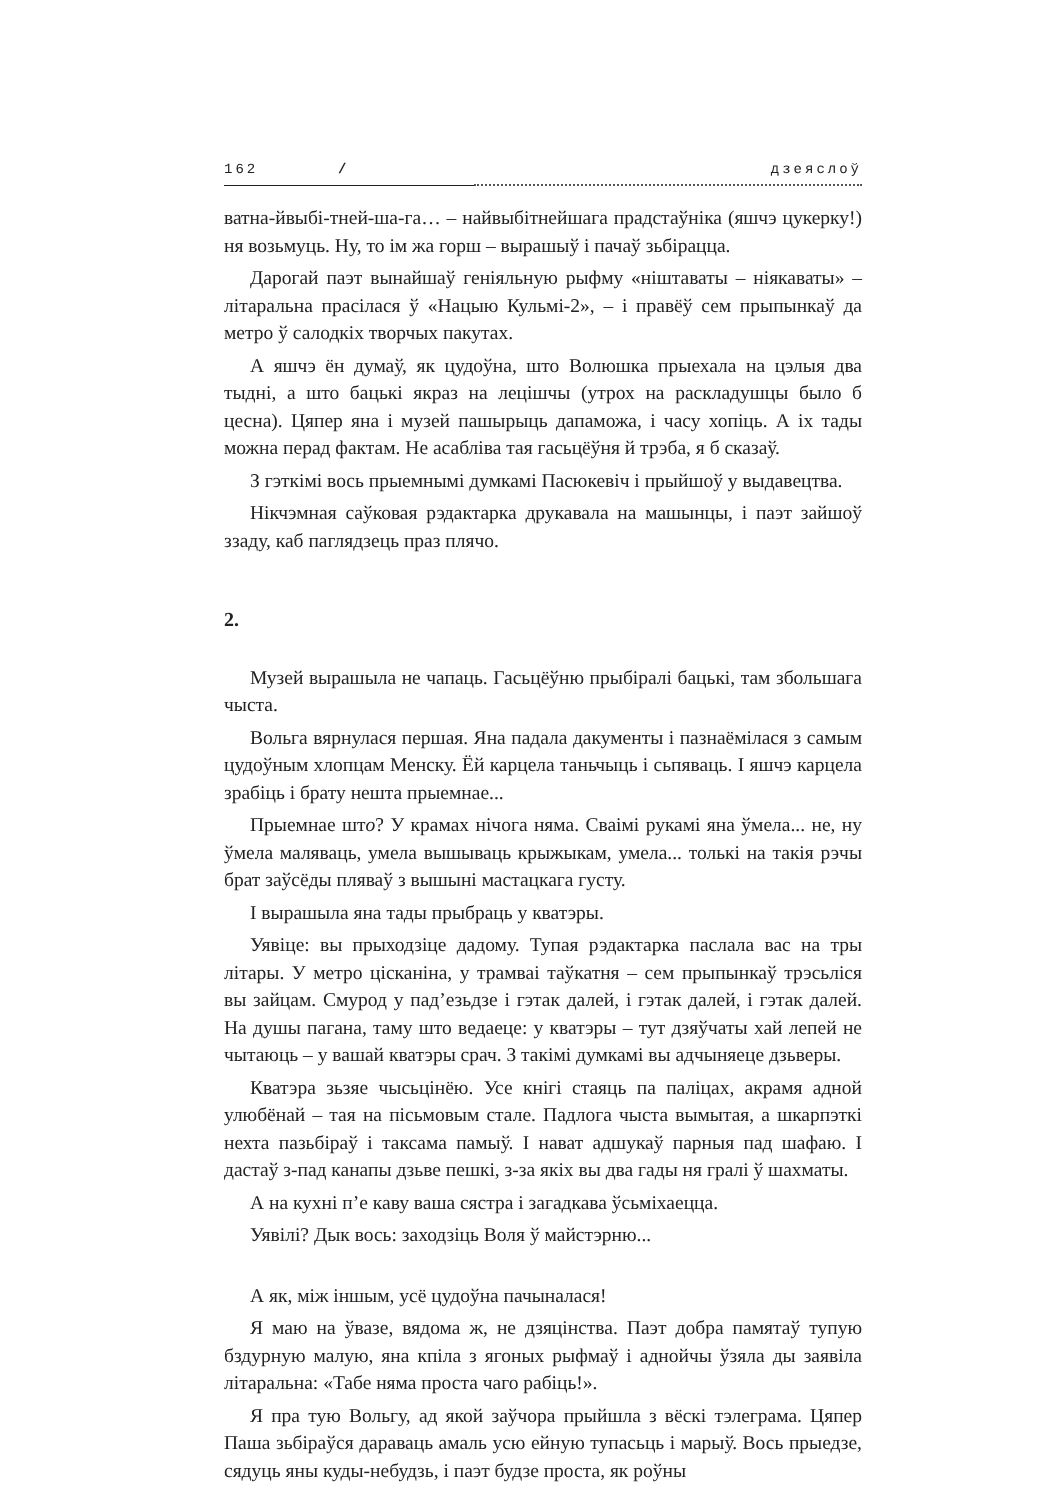162 / дзеяслоў
ватна-йвыбі-тней-ша-га… – найвыбітнейшага прадстаўніка (яшчэ цукерку!) ня возьмуць. Ну, то ім жа горш – вырашыў і пачаў зьбірацца.
Дарогай паэт вынайшаў геніяльную рыфму «ніштаваты – ніякаваты» – літаральна прасілася ў «Нацыю Кульмі-2», – і правёў сем прыпынкаў да метро ў салодкіх творчых пакутах.
А яшчэ ён думаў, як цудоўна, што Волюшка прыехала на цэлыя два тыдні, а што бацькі якраз на лецішчы (утрох на раскладушцы было б цесна). Цяпер яна і музей пашырыць дапаможа, і часу хопіць. А іх тады можна перад фактам. Не асабліва тая гасьцёўня й трэба, я б сказаў.
З гэткімі вось прыемнымі думкамі Пасюкевіч і прыйшоў у выдавецтва.
Нікчэмная саўковая рэдактарка друкавала на машынцы, і паэт зайшоў ззаду, каб паглядзець праз плячо.
2.
Музей вырашыла не чапаць. Гасьцёўню прыбіралі бацькі, там збольшага чыста.
Вольга вярнулася першая. Яна падала дакументы і пазнаёмілася з самым цудоўным хлопцам Менску. Ёй карцела таньчыць і сьпяваць. І яшчэ карцела зрабіць і брату нешта прыемнае...
Прыемнае што? У крамах нічога няма. Сваімі рукамі яна ўмела... не, ну ўмела маляваць, умела вышываць крыжыкам, умела... толькі на такія рэчы брат заўсёды пляваў з вышыні мастацкага густу.
І вырашыла яна тады прыбраць у кватэры.
Уявіце: вы прыходзіце дадому. Тупая рэдактарка паслала вас на тры літары. У метро цісканіна, у трамваі таўкатня – сем прыпынкаў трэсьліся вы зайцам. Смурод у пад’езьдзе і гэтак далей, і гэтак далей, і гэтак далей. На душы пагана, таму што ведаеце: у кватэры – тут дзяўчаты хай лепей не чытаюць – у вашай кватэры срач. З такімі думкамі вы адчыняеце дзьверы.
Кватэра зьзяе чысьцінёю. Усе кнігі стаяць па паліцах, акрамя адной улюбёнай – тая на пісьмовым стале. Падлога чыста вымытая, а шкарпэткі нехта пазьбіраў і таксама памыў. І нават адшукаў парныя пад шафаю. І дастаў з-пад канапы дзьве пешкі, з-за якіх вы два гады ня гралі ў шахматы.
А на кухні п’е каву ваша сястра і загадкава ўсьміхаецца.
Уявілі? Дык вось: заходзіць Воля ў майстэрню...
А як, між іншым, усё цудоўна пачыналася!
Я маю на ўвазе, вядома ж, не дзяцінства. Паэт добра памятаў тупую бздурную малую, яна кпіла з ягоных рыфмаў і аднойчы ўзяла ды заявіла літаральна: «Табе няма проста чаго рабіць!».
Я пра тую Вольгу, ад якой заўчора прыйшла з вёскі тэлеграма. Цяпер Паша зьбіраўся дараваць амаль усю ейную тупасьць і марыў. Вось прыедзе, сядуць яны куды-небудзь, і паэт будзе проста, як роўны